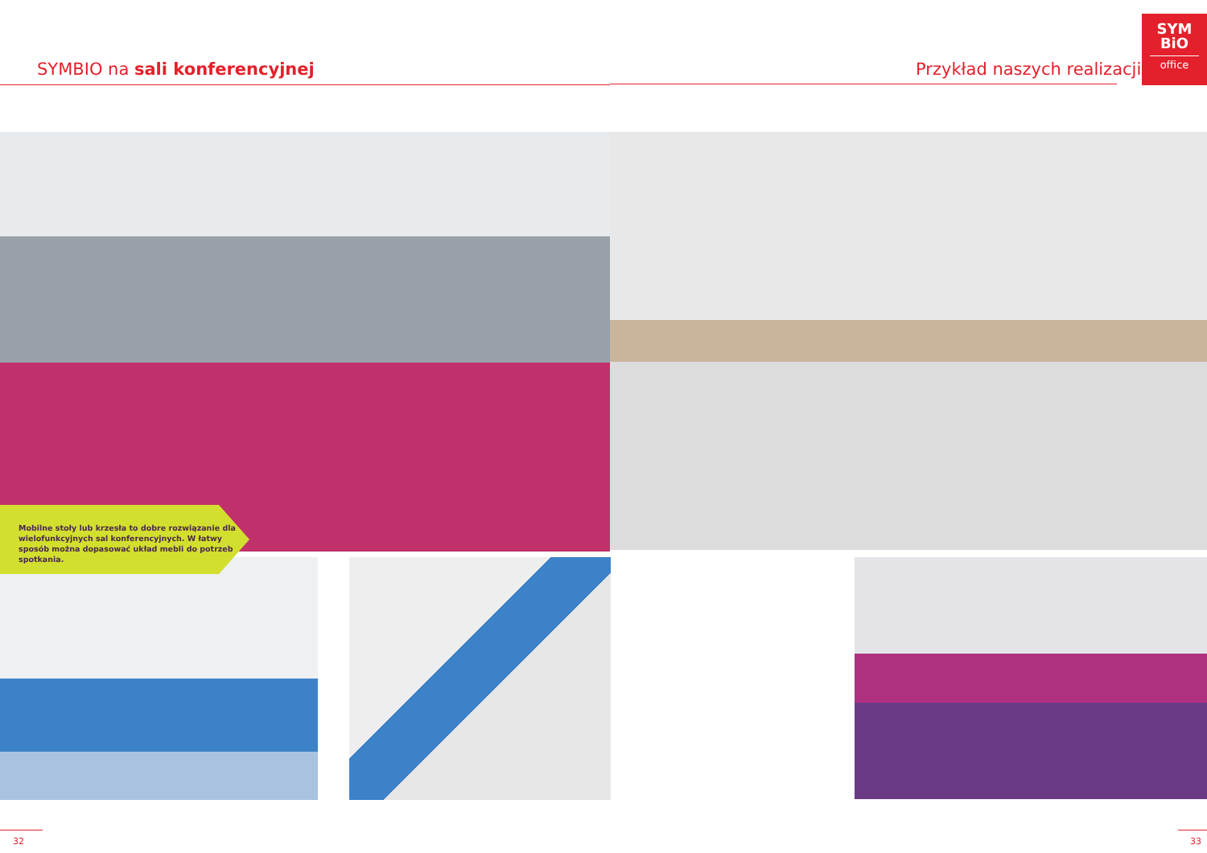SYMBIO na sali konferencyjnej Przykład naszych realizacji
SYM
BiO
office
Mobilne stoły lub krzesła to dobre rozwiązanie dla wielofunkcyjnych sal konferencyjnych. W łatwy sposób można dopasować układ mebli do potrzeb spotkania.
32 33